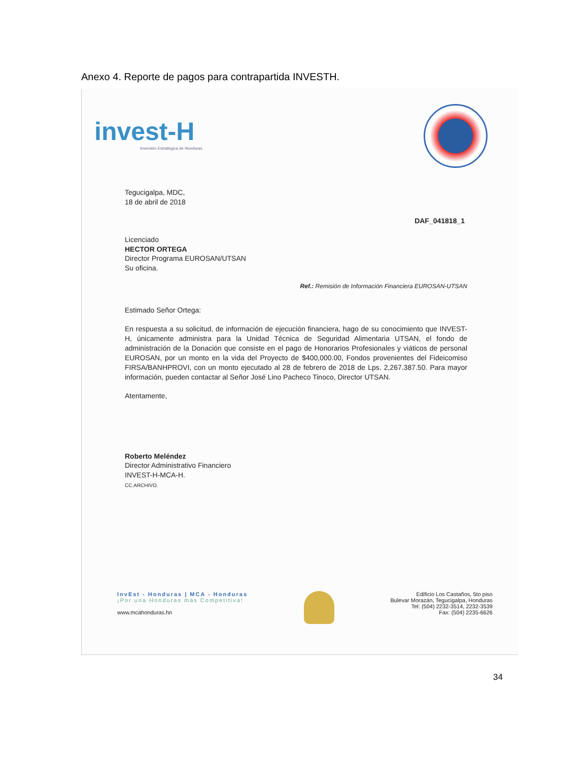Anexo 4. Reporte de pagos para contrapartida INVESTH.
invest-H
Inversión Estratégica de Honduras
Tegucigalpa, MDC,
18 de abril de 2018
DAF_041818_1
Licenciado
HECTOR ORTEGA
Director Programa EUROSAN/UTSAN
Su oficina.
Ref.: Remisión de Información Financiera EUROSAN-UTSAN
Estimado Señor Ortega:
En respuesta a su solicitud, de información de ejecución financiera, hago de su conocimiento que INVEST-H, únicamente administra para la Unidad Técnica de Seguridad Alimentaria UTSAN, el fondo de administración de la Donación que consiste en el pago de Honorarios Profesionales y viáticos de personal EUROSAN, por un monto en la vida del Proyecto de $400,000.00, Fondos provenientes del Fideicomiso FIRSA/BANHPROVI, con un monto ejecutado al 28 de febrero de 2018 de Lps. 2,267.387.50. Para mayor información, pueden contactar al Señor José Lino Pacheco Tinoco, Director UTSAN.
Atentamente,
Roberto Meléndez
Director Administrativo Financiero
INVEST-H-MCA-H.
CC.ARCHIVO.
InvEst - Honduras | MCA - Honduras
¡Por una Honduras más Competitiva!
www.mcahonduras.hn
Edificio Los Castaños, 5to piso
Bulevar Morazán, Tegucigalpa, Honduras
Tel: (504) 2232-3514, 2232-3539
Fax: (504) 2235-6626
34